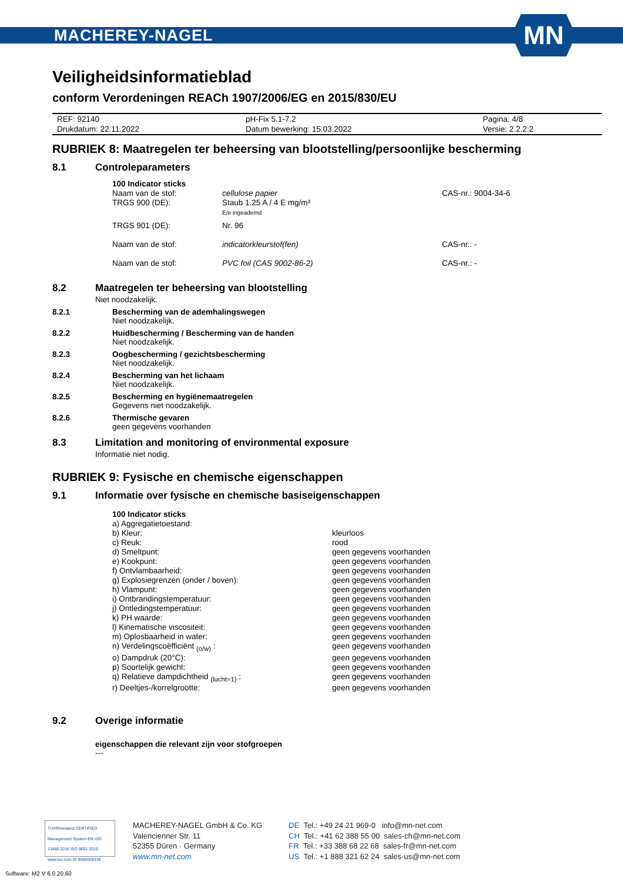MACHEREY-NAGEL
MN
Veiligheidsinformatieblad
conform Verordeningen REACh 1907/2006/EG en 2015/830/EU
| REF: 92140 | pH-Fix 5.1-7.2 | Pagina: 4/8 |
| Drukdatum: 22.11.2022 | Datum bewerking: 15.03.2022 | Versie: 2.2.2.2 |
RUBRIEK 8: Maatregelen ter beheersing van blootstelling/persoonlijke bescherming
8.1 Controleparameters
| 100 Indicator sticks | | |
| Naam van de stof: | cellulose papier | CAS-nr.: 9004-34-6 |
| TRGS 900 (DE): | Staub 1.25 A / 4 E mg/m³ E/e ingeademd | |
| TRGS 901 (DE): | Nr. 96 | |
| Naam van de stof: | indicatorkleurstof(fen) | CAS-nr.: - |
| Naam van de stof: | PVC foil (CAS 9002-86-2) | CAS-nr.: - |
8.2 Maatregelen ter beheersing van blootstelling
Niet noodzakelijk.
8.2.1 Bescherming van de ademhalingswegen
Niet noodzakelijk.
8.2.2 Huidbescherming / Bescherming van de handen
Niet noodzakelijk.
8.2.3 Oogbescherming / gezichtsbescherming
Niet noodzakelijk.
8.2.4 Bescherming van het lichaam
Niet noodzakelijk.
8.2.5 Bescherming en hygiënemaatregelen
Gegevens niet noodzakelijk.
8.2.6 Thermische gevaren
geen gegevens voorhanden
8.3 Limitation and monitoring of environmental exposure
Informatie niet nodig.
RUBRIEK 9: Fysische en chemische eigenschappen
9.1 Informatie over fysische en chemische basiseigenschappen
| 100 Indicator sticks | |
| a) Aggregatietoestand: | |
| b) Kleur: | kleurloos |
| c) Reuk: | rood |
| d) Smeltpunt: | geen gegevens voorhanden |
| e) Kookpunt: | geen gegevens voorhanden |
| f) Ontvlambaarheid: | geen gegevens voorhanden |
| g) Explosiegrenzen (onder / boven): | geen gegevens voorhanden |
| h) Vlampunt: | geen gegevens voorhanden |
| i) Ontbrandingstemperatuur: | geen gegevens voorhanden |
| j) Ontledingstemperatuur: | geen gegevens voorhanden |
| k) PH waarde: | geen gegevens voorhanden |
| l) Kinematische viscositeit: | geen gegevens voorhanden |
| m) Oplosbaarheid in water: | geen gegevens voorhanden |
| n) Verdelingscoëfficiënt <sub>(o/w)</sub> : | geen gegevens voorhanden |
| o) Dampdruk (20°C): | geen gegevens voorhanden |
| p) Soortelijk gewicht: | geen gegevens voorhanden |
| q) Relatieve dampdichtheid <sub>(lucht=1)</sub> : | geen gegevens voorhanden |
| r) Deeltjes-/korrelgrootte: | geen gegevens voorhanden |
9.2 Overige informatie
eigenschappen die relevant zijn voor stofgroepen
---
TÜVRheinland CERTIFIED
Management System EN ISO 13485:2016 ISO 9001:2015
www.tuv.com ID 9000008338
MACHEREY-NAGEL GmbH & Co. KG
Valencienner Str. 11
52355 Düren · Germany
www.mn-net.com
DE Tel.: +49 24 21 969-0 info@mn-net.com
CH Tel.: +41 62 388 55 00 sales-ch@mn-net.com
FR Tel.: +33 388 68 22 68 sales-fr@mn-net.com
US Tel.: +1 888 321 62 24 sales-us@mn-net.com
Software: M2 V 6.0.20.60